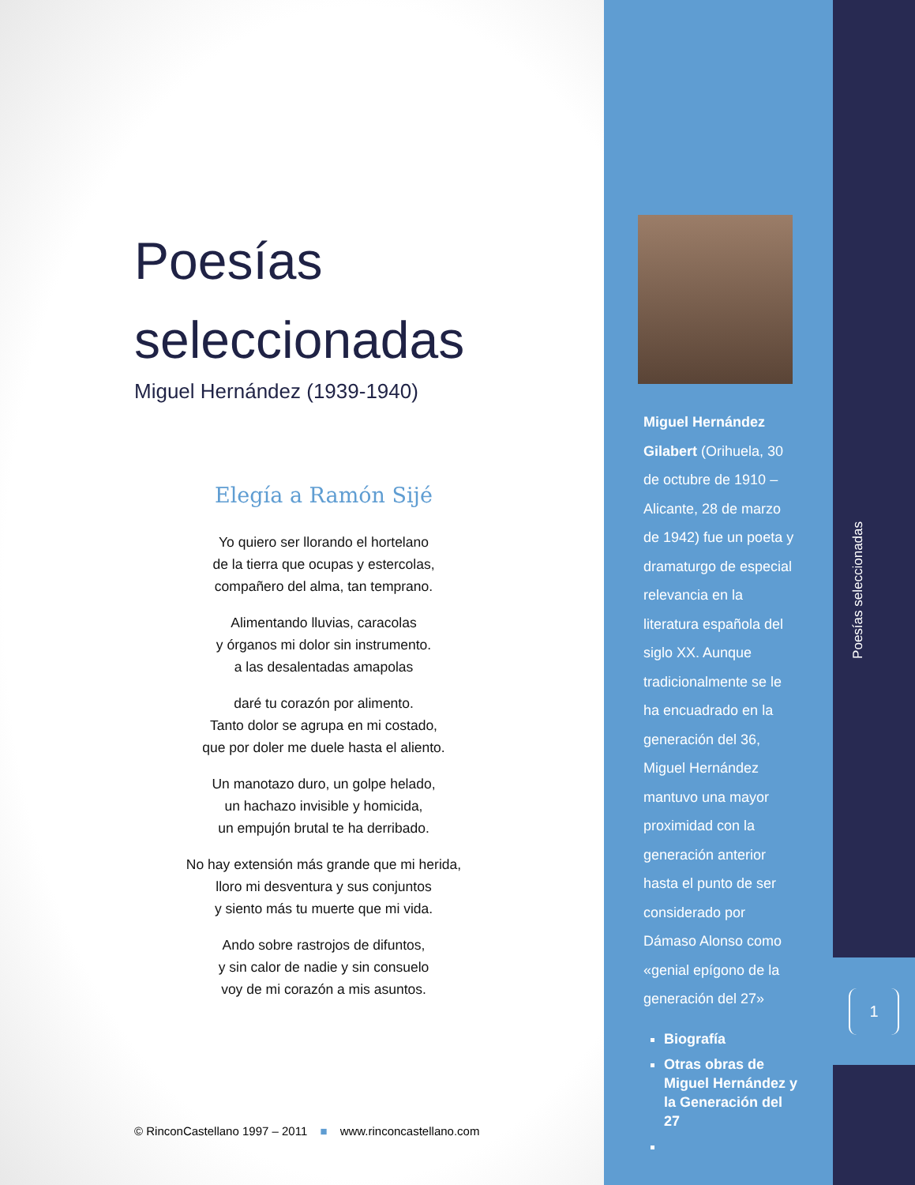Poesías seleccionadas
Miguel Hernández (1939-1940)
Elegía a Ramón Sijé
Yo quiero ser llorando el hortelano
de la tierra que ocupas y estercolas,
compañero del alma, tan temprano.
Alimentando lluvias, caracolas
y órganos mi dolor sin instrumento.
a las desalentadas amapolas
daré tu corazón por alimento.
Tanto dolor se agrupa en mi costado,
que por doler me duele hasta el aliento.
Un manotazo duro, un golpe helado,
un hachazo invisible y homicida,
un empujón brutal te ha derribado.
No hay extensión más grande que mi herida,
lloro mi desventura y sus conjuntos
y siento más tu muerte que mi vida.
Ando sobre rastrojos de difuntos,
y sin calor de nadie y sin consuelo
voy de mi corazón a mis asuntos.
© RinconCastellano 1997 – 2011 ■ www.rinconcastellano.com
Miguel Hernández Gilabert (Orihuela, 30 de octubre de 1910 – Alicante, 28 de marzo de 1942) fue un poeta y dramaturgo de especial relevancia en la literatura española del siglo XX. Aunque tradicionalmente se le ha encuadrado en la generación del 36, Miguel Hernández mantuvo una mayor proximidad con la generación anterior hasta el punto de ser considerado por Dámaso Alonso como «genial epígono de la generación del 27»
Biografía
Otras obras de Miguel Hernández y la Generación del 27
Poesías seleccionadas
1